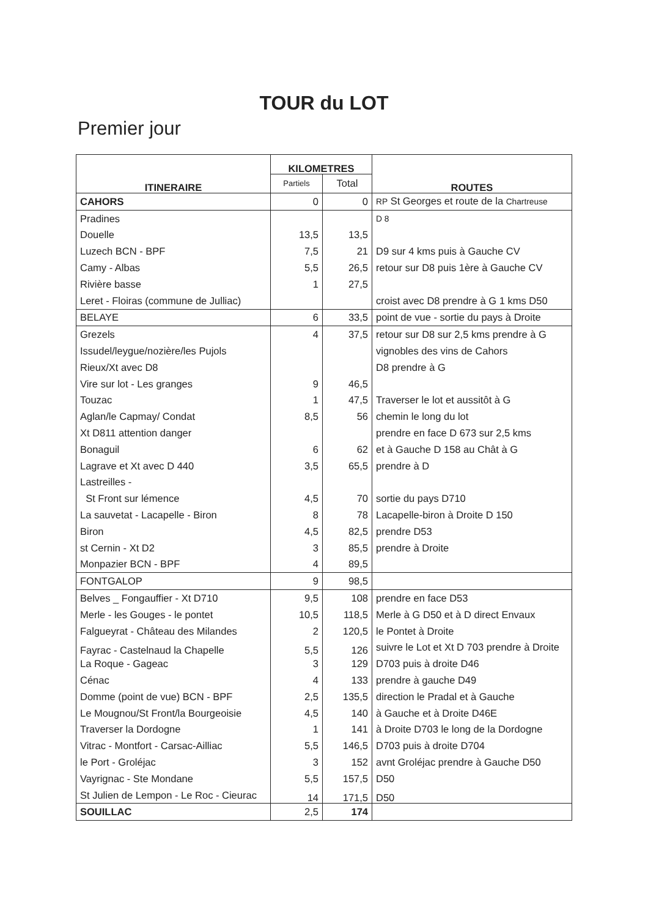TOUR du LOT
Premier jour
| ITINERAIRE | KILOMETRES | | ROUTES |
| --- | --- | --- | --- |
| | Partiels | Total | |
| CAHORS | 0 | 0 | RP St Georges et route de la Chartreuse |
| Pradines | | | D 8 |
| Douelle | 13,5 | 13,5 | |
| Luzech BCN - BPF | 7,5 | 21 | D9 sur 4 kms puis à Gauche CV |
| Camy - Albas | 5,5 | 26,5 | retour sur D8 puis 1ère à Gauche CV |
| Rivière basse | 1 | 27,5 | |
| Leret - Floiras (commune de Julliac) | | | croist avec D8 prendre à G 1 kms D50 |
| BELAYE | 6 | 33,5 | point de vue - sortie du pays à Droite |
| Grezels | 4 | 37,5 | retour sur D8 sur 2,5 kms prendre à G |
| Issudel/leygue/nozière/les Pujols | | | vignobles des vins de Cahors |
| Rieux/Xt avec D8 | | | D8 prendre à G |
| Vire sur lot - Les granges | 9 | 46,5 | |
| Touzac | 1 | 47,5 | Traverser le lot et aussitôt à G |
| Aglan/le Capmay/ Condat | 8,5 | 56 | chemin le long du lot |
| Xt D811 attention danger | | | prendre en face D 673 sur 2,5 kms |
| Bonaguil | 6 | 62 | et à Gauche D 158 au Chât à G |
| Lagrave et Xt avec D 440 | 3,5 | 65,5 | prendre à D |
| Lastreilles - | | | |
| St Front sur lémence | 4,5 | 70 | sortie du pays D710 |
| La sauvetat - Lacapelle - Biron | 8 | 78 | Lacapelle-biron à Droite D 150 |
| Biron | 4,5 | 82,5 | prendre D53 |
| st Cernin - Xt D2 | 3 | 85,5 | prendre à Droite |
| Monpazier BCN - BPF | 4 | 89,5 | |
| FONTGALOP | 9 | 98,5 | |
| Belves _ Fongauffier - Xt D710 | 9,5 | 108 | prendre en face D53 |
| Merle - les Gouges - le pontet | 10,5 | 118,5 | Merle à G D50 et à D direct Envaux |
| Falgueyrat - Château des Milandes | 2 | 120,5 | le Pontet à Droite |
| Fayrac - Castelnaud la Chapelle | 5,5 | 126 | suivre le Lot et Xt D 703 prendre à Droite |
| La Roque - Gageac | 3 | 129 | D703 puis à droite D46 |
| Cénac | 4 | 133 | prendre à gauche D49 |
| Domme (point de vue) BCN - BPF | 2,5 | 135,5 | direction le Pradal et à Gauche |
| Le Mougnou/St Front/la Bourgeoisie | 4,5 | 140 | à Gauche et à Droite D46E |
| Traverser la Dordogne | 1 | 141 | à Droite D703 le long de la Dordogne |
| Vitrac - Montfort - Carsac-Ailliac | 5,5 | 146,5 | D703 puis à droite D704 |
| le Port - Groléjac | 3 | 152 | avnt Groléjac prendre à Gauche D50 |
| Vayrignac - Ste Mondane | 5,5 | 157,5 | D50 |
| St Julien de Lempon - Le Roc - Cieurac | 14 | 171,5 | D50 |
| SOUILLAC | 2,5 | 174 | |